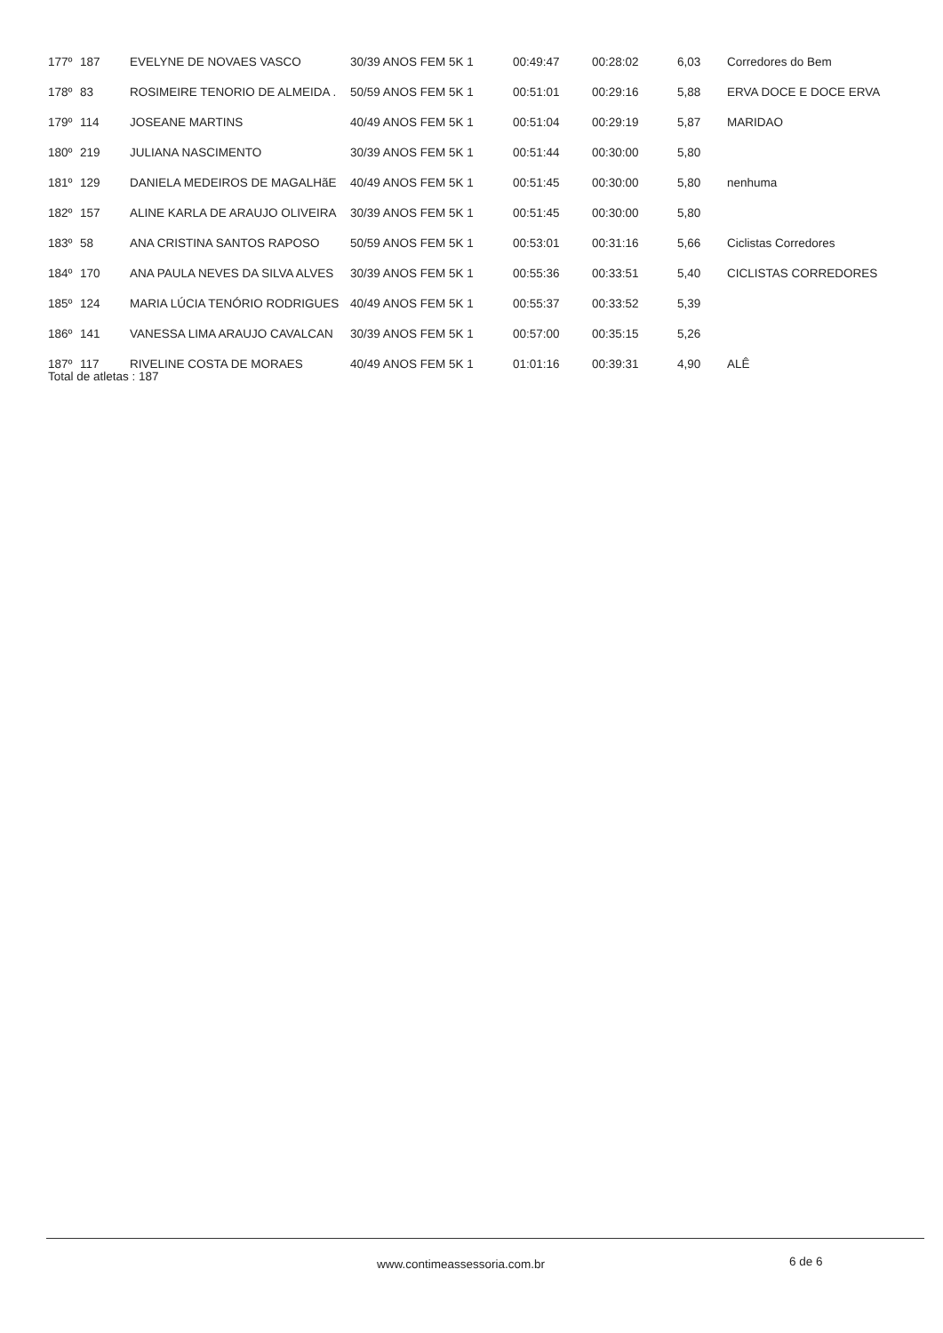| 177º | 187 | EVELYNE DE NOVAES VASCO | 30/39 ANOS FEM 5K 1 | 00:49:47 | 00:28:02 | 6,03 | Corredores do Bem |
| 178º | 83 | ROSIMEIRE TENORIO DE ALMEIDA . | 50/59 ANOS FEM 5K 1 | 00:51:01 | 00:29:16 | 5,88 | ERVA DOCE E DOCE ERVA |
| 179º | 114 | JOSEANE MARTINS | 40/49 ANOS FEM 5K 1 | 00:51:04 | 00:29:19 | 5,87 | MARIDAO |
| 180º | 219 | JULIANA NASCIMENTO | 30/39 ANOS FEM 5K 1 | 00:51:44 | 00:30:00 | 5,80 | |
| 181º | 129 | DANIELA MEDEIROS DE MAGALHãE | 40/49 ANOS FEM 5K 1 | 00:51:45 | 00:30:00 | 5,80 | nenhuma |
| 182º | 157 | ALINE KARLA DE ARAUJO OLIVEIRA | 30/39 ANOS FEM 5K 1 | 00:51:45 | 00:30:00 | 5,80 | |
| 183º | 58 | ANA CRISTINA SANTOS RAPOSO | 50/59 ANOS FEM 5K 1 | 00:53:01 | 00:31:16 | 5,66 | Ciclistas Corredores |
| 184º | 170 | ANA PAULA NEVES DA SILVA ALVES | 30/39 ANOS FEM 5K 1 | 00:55:36 | 00:33:51 | 5,40 | CICLISTAS CORREDORES |
| 185º | 124 | MARIA LÚCIA TENÓRIO RODRIGUES | 40/49 ANOS FEM 5K 1 | 00:55:37 | 00:33:52 | 5,39 | |
| 186º | 141 | VANESSA LIMA ARAUJO CAVALCAN | 30/39 ANOS FEM 5K 1 | 00:57:00 | 00:35:15 | 5,26 | |
| 187º | 117 | RIVELINE COSTA DE MORAES | 40/49 ANOS FEM 5K 1 | 01:01:16 | 00:39:31 | 4,90 | ALÊ |
Total de atletas : 187
www.contimeassessoria.com.br 6 de 6